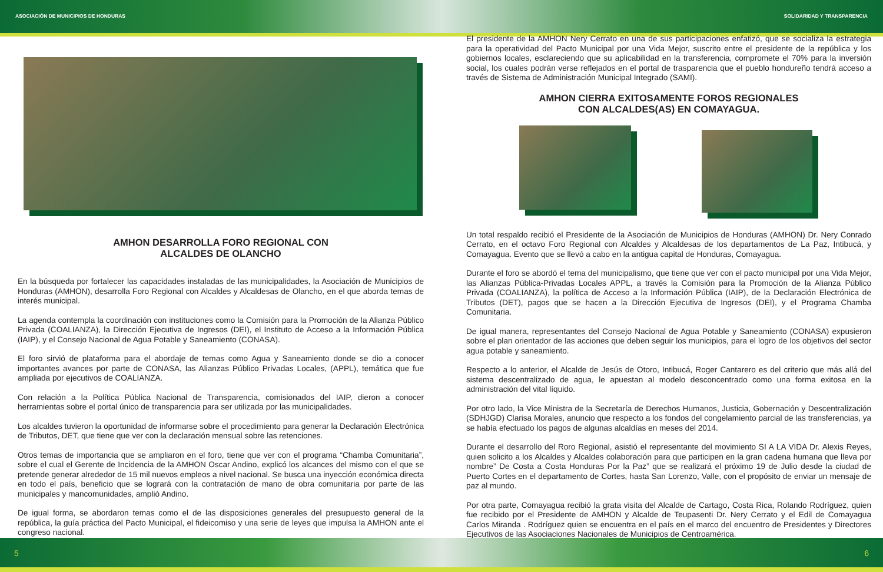ASOCIACIÓN DE MUNICIPIOS DE HONDURAS
AMHON DESARROLLA FORO REGIONAL CON
ALCALDES DE OLANCHO
En la búsqueda por fortalecer las capacidades instaladas de las municipalidades, la Asociación de Municipios de Honduras (AMHON), desarrolla Foro Regional con Alcaldes y Alcaldesas de Olancho, en el que aborda temas de interés municipal.
La agenda contempla la coordinación con instituciones como la Comisión para la Promoción de la Alianza Público Privada (COALIANZA), la Dirección Ejecutiva de Ingresos (DEI), el Instituto de Acceso a la Información Pública (IAIP), y el Consejo Nacional de Agua Potable y Saneamiento (CONASA).
El foro sirvió de plataforma para el abordaje de temas como Agua y Saneamiento donde se dio a conocer importantes avances por parte de CONASA, las Alianzas Público Privadas Locales, (APPL), temática que fue ampliada por ejecutivos de COALIANZA.
Con relación a la Política Pública Nacional de Transparencia, comisionados del IAIP, dieron a conocer herramientas sobre el portal único de transparencia para ser utilizada por las municipalidades.
Los alcaldes tuvieron la oportunidad de informarse sobre el procedimiento para generar la Declaración Electrónica de Tributos, DET, que tiene que ver con la declaración mensual sobre las retenciones.
Otros temas de importancia que se ampliaron en el foro, tiene que ver con el programa “Chamba Comunitaria”, sobre el cual el Gerente de Incidencia de la AMHON Oscar Andino, explicó los alcances del mismo con el que se pretende generar alrededor de 15 mil nuevos empleos a nivel nacional. Se busca una inyección económica directa en todo el país, beneficio que se logrará con la contratación de mano de obra comunitaria por parte de las municipales y mancomunidades, amplió Andino.
De igual forma, se abordaron temas como el de las disposiciones generales del presupuesto general de la república, la guía práctica del Pacto Municipal, el fideicomiso y una serie de leyes que impulsa la AMHON ante el congreso nacional.
5
SOLIDARIDAD Y TRANSPARENCIA
El presidente de la AMHON Nery Cerrato en una de sus participaciones enfatizó, que se socializa la estrategia para la operatividad del Pacto Municipal por una Vida Mejor, suscrito entre el presidente de la república y los gobiernos locales, esclareciendo que su aplicabilidad en la transferencia, compromete el 70% para la inversión social, los cuales podrán verse reflejados en el portal de trasparencia que el pueblo hondureño tendrá acceso a través de Sistema de Administración Municipal Integrado (SAMI).
AMHON CIERRA EXITOSAMENTE FOROS REGIONALES
CON ALCALDES(AS) EN COMAYAGUA.
Un total respaldo recibió el Presidente de la Asociación de Municipios de Honduras (AMHON) Dr. Nery Conrado Cerrato, en el octavo Foro Regional con Alcaldes y Alcaldesas de los departamentos de La Paz, Intibucá, y Comayagua. Evento que se llevó a cabo en la antigua capital de Honduras, Comayagua.
Durante el foro se abordó el tema del municipalismo, que tiene que ver con el pacto municipal por una Vida Mejor, las Alianzas Pública-Privadas Locales APPL, a través la Comisión para la Promoción de la Alianza Público Privada (COALIANZA), la política de Acceso a la Información Pública (IAIP), de la Declaración Electrónica de Tributos (DET), pagos que se hacen a la Dirección Ejecutiva de Ingresos (DEI), y el Programa Chamba Comunitaria.
De igual manera, representantes del Consejo Nacional de Agua Potable y Saneamiento (CONASA) expusieron sobre el plan orientador de las acciones que deben seguir los municipios, para el logro de los objetivos del sector agua potable y saneamiento.
Respecto a lo anterior, el Alcalde de Jesús de Otoro, Intibucá, Roger Cantarero es del criterio que más allá del sistema descentralizado de agua, le apuestan al modelo desconcentrado como una forma exitosa en la administración del vital líquido.
Por otro lado, la Vice Ministra de la Secretaría de Derechos Humanos, Justicia, Gobernación y Descentralización (SDHJGD) Clarisa Morales, anuncio que respecto a los fondos del congelamiento parcial de las transferencias, ya se había efectuado los pagos de algunas alcaldías en meses del 2014.
Durante el desarrollo del Roro Regional, asistió el representante del movimiento SI A LA VIDA Dr. Alexis Reyes, quien solicito a los Alcaldes y Alcaldes colaboración para que participen en la gran cadena humana que lleva por nombre” De Costa a Costa Honduras Por la Paz” que se realizará el próximo 19 de Julio desde la ciudad de Puerto Cortes en el departamento de Cortes, hasta San Lorenzo, Valle, con el propósito de enviar un mensaje de paz al mundo.
Por otra parte, Comayagua recibió la grata visita del Alcalde de Cartago, Costa Rica, Rolando Rodríguez, quien fue recibido por el Presidente de AMHON y Alcalde de Teupasenti Dr. Nery Cerrato y el Edil de Comayagua Carlos Miranda . Rodríguez quien se encuentra en el país en el marco del encuentro de Presidentes y Directores Ejecutivos de las Asociaciones Nacionales de Municipios de Centroamérica.
6